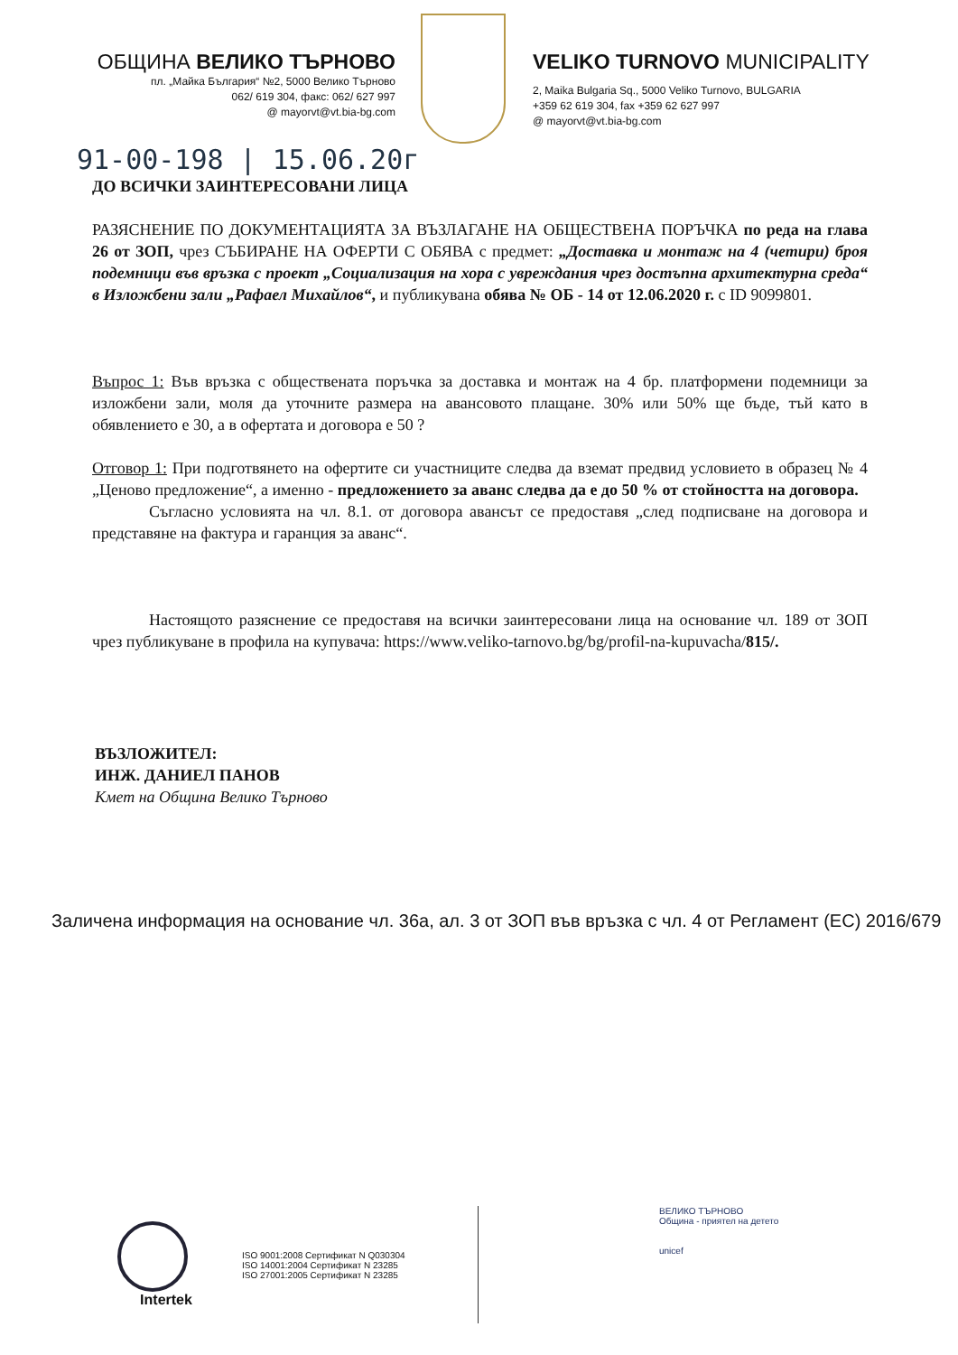ОБЩИНА ВЕЛИКО ТЪРНОВО
пл. „Майка България“ №2, 5000 Велико Търново
062/ 619 304, факс: 062/ 627 997
@ mayorvt@vt.bia-bg.com
VELIKO TURNOVO MUNICIPALITY
2, Maika Bulgaria Sq., 5000 Veliko Turnovo, BULGARIA
+359 62 619 304, fax +359 62 627 997
@ mayorvt@vt.bia-bg.com
91-00-198 | 15.06.20г
ДО ВСИЧКИ ЗАИНТЕРЕСОВАНИ ЛИЦА
РАЗЯСНЕНИЕ ПО ДОКУМЕНТАЦИЯТА ЗА ВЪЗЛАГАНЕ НА ОБЩЕСТВЕНА ПОРЪЧКА по реда на глава 26 от ЗОП, чрез СЪБИРАНЕ НА ОФЕРТИ С ОБЯВА с предмет: „Доставка и монтаж на 4 (четири) броя подемници във връзка с проект „Социализация на хора с увреждания чрез достъпна архитектурна среда“ в Изложбени зали „Рафаел Михайлов“, и публикувана обява № ОБ - 14 от 12.06.2020 г. с ID 9099801.
Въпрос 1: Във връзка с обществената поръчка за доставка и монтаж на 4 бр. платформени подемници за изложбени зали, моля да уточните размера на авансовото плащане. 30% или 50% ще бъде, тъй като в обявлението е 30, а в офертата и договора е 50 ?
Отговор 1: При подготвянето на офертите си участниците следва да вземат предвид условието в образец № 4 „Ценово предложение“, а именно - предложението за аванс следва да е до 50 % от стойността на договора.
Съгласно условията на чл. 8.1. от договора авансът се предоставя „след подписване на договора и представяне на фактура и гаранция за аванс“.
Настоящото разяснение се предоставя на всички заинтересовани лица на основание чл. 189 от ЗОП чрез публикуване в профила на купувача: https://www.veliko-tarnovo.bg/bg/profil-na-kupuvacha/815/.
ВЪЗЛОЖИТЕЛ:
ИНЖ. ДАНИЕЛ ПАНОВ
Кмет на Община Велико Търново
Заличена информация на основание чл. 36а, ал. 3 от ЗОП във връзка с чл. 4 от Регламент (ЕС) 2016/679
Intertek
ISO 9001:2008 Сертификат N Q030304
ISO 14001:2004 Сертификат N 23285
ISO 27001:2005 Сертификат N 23285
ВЕЛИКО ТЪРНОВО
Община - приятел на детето
unicef